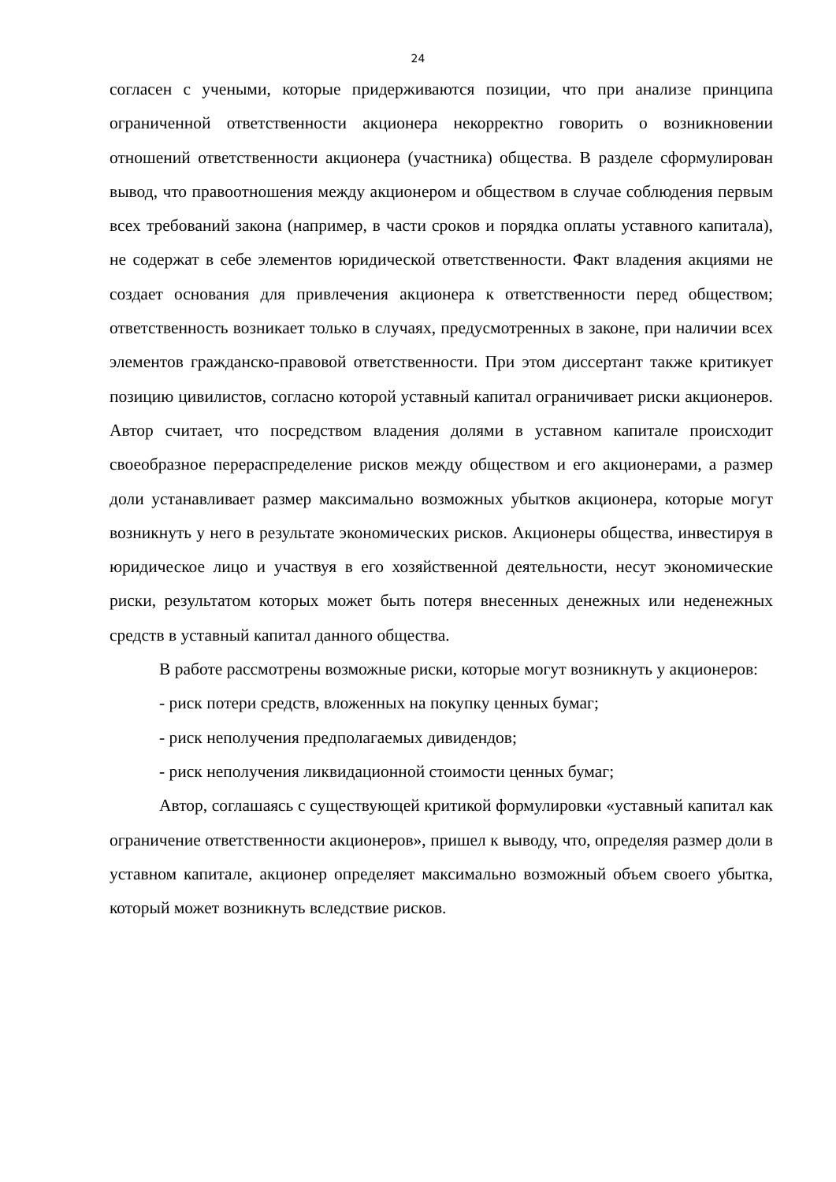24
согласен с учеными, которые придерживаются позиции, что при анализе принципа ограниченной ответственности акционера некорректно говорить о возникновении отношений ответственности акционера (участника) общества. В разделе сформулирован вывод, что правоотношения между акционером и обществом в случае соблюдения первым всех требований закона (например, в части сроков и порядка оплаты уставного капитала), не содержат в себе элементов юридической ответственности. Факт владения акциями не создает основания для привлечения акционера к ответственности перед обществом; ответственность возникает только в случаях, предусмотренных в законе, при наличии всех элементов гражданско-правовой ответственности. При этом диссертант также критикует позицию цивилистов, согласно которой уставный капитал ограничивает риски акционеров. Автор считает, что посредством владения долями в уставном капитале происходит своеобразное перераспределение рисков между обществом и его акционерами, а размер доли устанавливает размер максимально возможных убытков акционера, которые могут возникнуть у него в результате экономических рисков. Акционеры общества, инвестируя в юридическое лицо и участвуя в его хозяйственной деятельности, несут экономические риски, результатом которых может быть потеря внесенных денежных или неденежных средств в уставный капитал данного общества.
В работе рассмотрены возможные риски, которые могут возникнуть у акционеров:
- риск потери средств, вложенных на покупку ценных бумаг;
- риск неполучения предполагаемых дивидендов;
- риск неполучения ликвидационной стоимости ценных бумаг;
Автор, соглашаясь с существующей критикой формулировки «уставный капитал как ограничение ответственности акционеров», пришел к выводу, что, определяя размер доли в уставном капитале, акционер определяет максимально возможный объем своего убытка, который может возникнуть вследствие рисков.